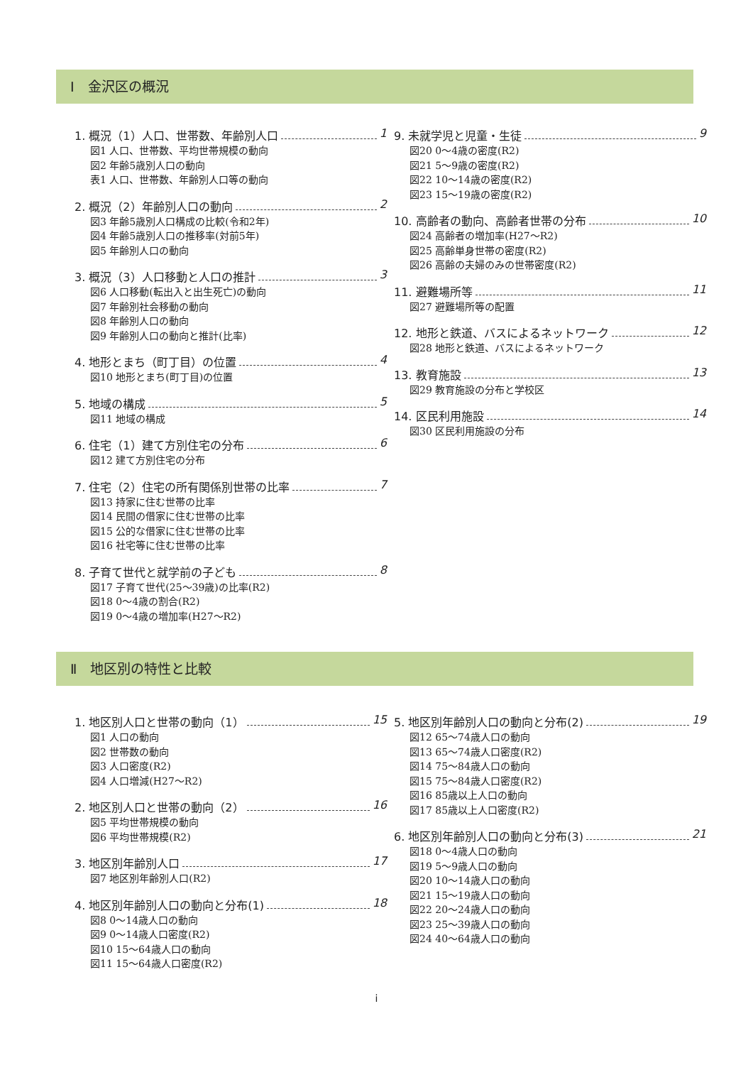Ⅰ　金沢区の概況
1. 概況（1）人口、世帯数、年齢別人口 1
図1 人口、世帯数、平均世帯規模の動向
図2 年齢5歳別人口の動向
表1 人口、世帯数、年齢別人口等の動向
2. 概況（2）年齢別人口の動向 2
図3 年齢5歳別人口構成の比較(令和2年)
図4 年齢5歳別人口の推移率(対前5年)
図5 年齢別人口の動向
3. 概況（3）人口移動と人口の推計 3
図6 人口移動(転出入と出生死亡)の動向
図7 年齢別社会移動の動向
図8 年齢別人口の動向
図9 年齢別人口の動向と推計(比率)
4. 地形とまち（町丁目）の位置 4
図10 地形とまち(町丁目)の位置
5. 地域の構成 5
図11 地域の構成
6. 住宅（1）建て方別住宅の分布 6
図12 建て方別住宅の分布
7. 住宅（2）住宅の所有関係別世帯の比率 7
図13 持家に住む世帯の比率
図14 民間の借家に住む世帯の比率
図15 公的な借家に住む世帯の比率
図16 社宅等に住む世帯の比率
8. 子育て世代と就学前の子ども 8
図17 子育て世代(25～39歳)の比率(R2)
図18 0～4歳の割合(R2)
図19 0～4歳の増加率(H27～R2)
9. 未就学児と児童・生徒 9
図20 0～4歳の密度(R2)
図21 5～9歳の密度(R2)
図22 10～14歳の密度(R2)
図23 15～19歳の密度(R2)
10. 高齢者の動向、高齢者世帯の分布 10
図24 高齢者の増加率(H27～R2)
図25 高齢単身世帯の密度(R2)
図26 高齢の夫婦のみの世帯密度(R2)
11. 避難場所等 11
図27 避難場所等の配置
12. 地形と鉄道、バスによるネットワーク 12
図28 地形と鉄道、バスによるネットワーク
13. 教育施設 13
図29 教育施設の分布と学校区
14. 区民利用施設 14
図30 区民利用施設の分布
Ⅱ　地区別の特性と比較
1. 地区別人口と世帯の動向（1） 15
図1 人口の動向
図2 世帯数の動向
図3 人口密度(R2)
図4 人口増減(H27～R2)
2. 地区別人口と世帯の動向（2） 16
図5 平均世帯規模の動向
図6 平均世帯規模(R2)
3. 地区別年齢別人口 17
図7 地区別年齢別人口(R2)
4. 地区別年齢別人口の動向と分布(1) 18
図8 0～14歳人口の動向
図9 0～14歳人口密度(R2)
図10 15～64歳人口の動向
図11 15～64歳人口密度(R2)
5. 地区別年齢別人口の動向と分布(2) 19
図12 65～74歳人口の動向
図13 65～74歳人口密度(R2)
図14 75～84歳人口の動向
図15 75～84歳人口密度(R2)
図16 85歳以上人口の動向
図17 85歳以上人口密度(R2)
6. 地区別年齢別人口の動向と分布(3) 21
図18 0～4歳人口の動向
図19 5～9歳人口の動向
図20 10～14歳人口の動向
図21 15～19歳人口の動向
図22 20～24歳人口の動向
図23 25～39歳人口の動向
図24 40～64歳人口の動向
i